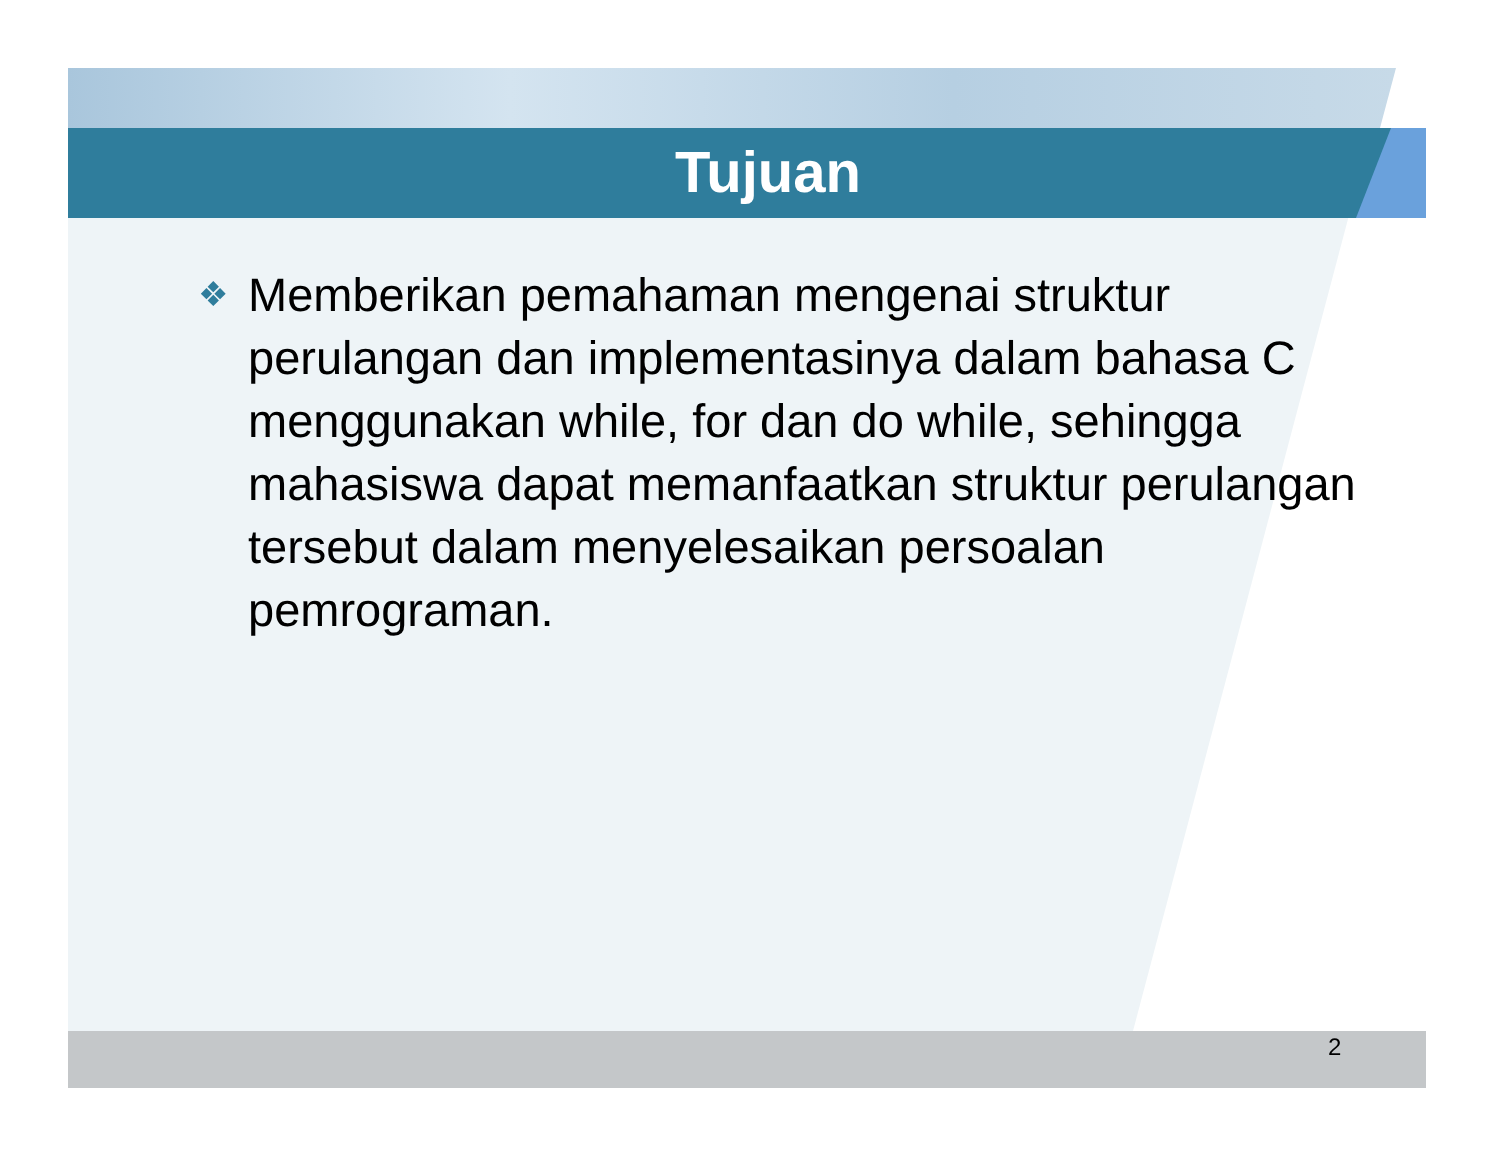Tujuan
❖
Memberikan pemahaman mengenai struktur perulangan dan implementasinya dalam bahasa C menggunakan while, for dan do while, sehingga mahasiswa dapat memanfaatkan struktur perulangan tersebut dalam menyelesaikan persoalan pemrograman.
2